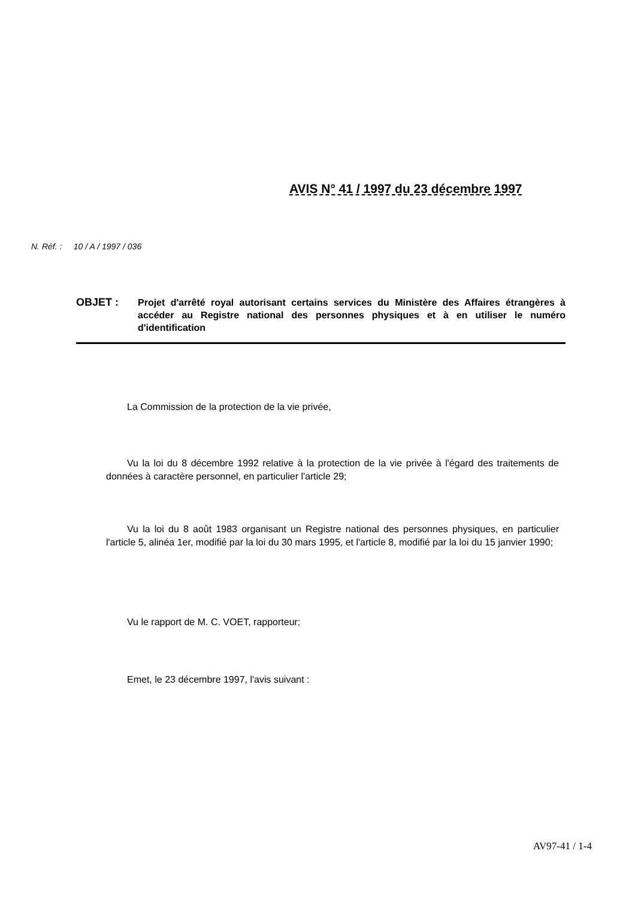AVIS N° 41 / 1997 du 23 décembre 1997
N. Réf. : 10 / A / 1997 / 036
OBJET :
Projet d'arrêté royal autorisant certains services du Ministère des Affaires étrangères à accéder au Registre national des personnes physiques et à en utiliser le numéro d'identification
La Commission de la protection de la vie privée,
Vu la loi du 8 décembre 1992 relative à la protection de la vie privée à l'égard des traitements de données à caractère personnel, en particulier l'article 29;
Vu la loi du 8 août 1983 organisant un Registre national des personnes physiques, en particulier l'article 5, alinéa 1er, modifié par la loi du 30 mars 1995, et l'article 8, modifié par la loi du 15 janvier 1990;
Vu le rapport de M. C. VOET, rapporteur;
Emet, le 23 décembre 1997, l'avis suivant :
AV97-41 / 1-4